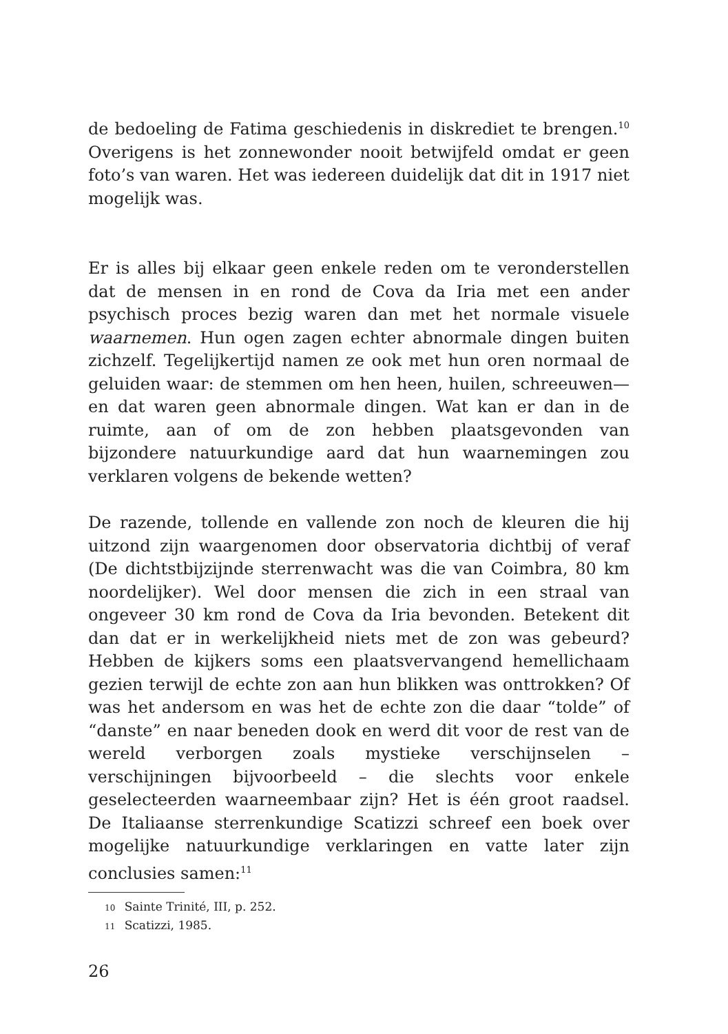de bedoeling de Fatima geschiedenis in diskrediet te brengen.<sup>10</sup> Overigens is het zonnewonder nooit betwijfeld omdat er geen foto’s van waren. Het was iedereen duidelijk dat dit in 1917 niet mogelijk was.
Er is alles bij elkaar geen enkele reden om te veronderstellen dat de mensen in en rond de Cova da Iria met een ander psychisch proces bezig waren dan met het normale visuele waarnemen. Hun ogen zagen echter abnormale dingen buiten zichzelf. Tegelijkertijd namen ze ook met hun oren normaal de geluiden waar: de stemmen om hen heen, huilen, schreeuwen—en dat waren geen abnormale dingen. Wat kan er dan in de ruimte, aan of om de zon hebben plaatsgevonden van bijzondere natuurkundige aard dat hun waarnemingen zou verklaren volgens de bekende wetten?
De razende, tollende en vallende zon noch de kleuren die hij uitzond zijn waargenomen door observatoria dichtbij of veraf (De dichtstbijzijnde sterrenwacht was die van Coimbra, 80 km noordelijker). Wel door mensen die zich in een straal van ongeveer 30 km rond de Cova da Iria bevonden. Betekent dit dan dat er in werkelijkheid niets met de zon was gebeurd? Hebben de kijkers soms een plaatsvervangend hemellichaam gezien terwijl de echte zon aan hun blikken was onttrokken? Of was het andersom en was het de echte zon die daar “tolde” of “danste” en naar beneden dook en werd dit voor de rest van de wereld verborgen zoals mystieke verschijnselen – verschijningen bijvoorbeeld – die slechts voor enkele geselecteerden waarneembaar zijn? Het is één groot raadsel. De Italiaanse sterrenkundige Scatizzi schreef een boek over mogelijke natuurkundige verklaringen en vatte later zijn conclusies samen:<sup>11</sup>
10 Sainte Trinité, III, p. 252.
11 Scatizzi, 1985.
26